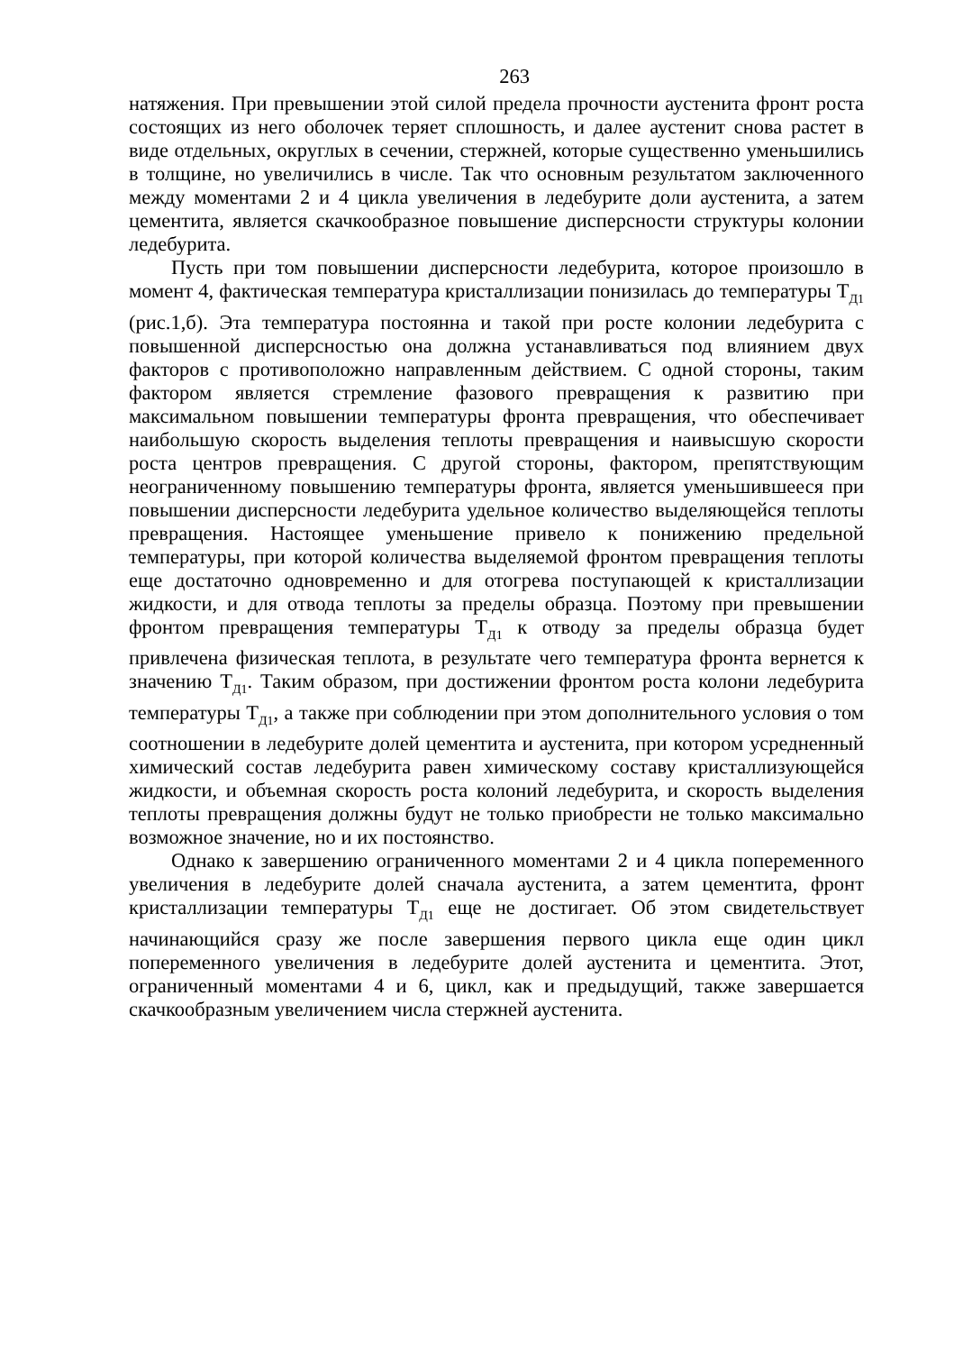263
натяжения. При превышении этой силой предела прочности аустенита фронт роста состоящих из него оболочек теряет сплошность, и далее аустенит снова растет в виде отдельных, округлых в сечении, стержней, которые существенно уменьшились в толщине, но увеличились в числе. Так что основным результатом заключенного между моментами 2 и 4 цикла увеличения в ледебурите доли аустенита, а затем цементита, является скачкообразное повышение дисперсности структуры колонии ледебурита.
Пусть при том повышении дисперсности ледебурита, которое произошло в момент 4, фактическая температура кристаллизации понизилась до температуры Т<sub>Д1</sub> (рис.1,б). Эта температура постоянна и такой при росте колонии ледебурита с повышенной дисперсностью она должна устанавливаться под влиянием двух факторов с противоположно направленным действием. С одной стороны, таким фактором является стремление фазового превращения к развитию при максимальном повышении температуры фронта превращения, что обеспечивает наибольшую скорость выделения теплоты превращения и наивысшую скорости роста центров превращения. С другой стороны, фактором, препятствующим неограниченному повышению температуры фронта, является уменьшившееся при повышении дисперсности ледебурита удельное количество выделяющейся теплоты превращения. Настоящее уменьшение привело к понижению предельной температуры, при которой количества выделяемой фронтом превращения теплоты еще достаточно одновременно и для отогрева поступающей к кристаллизации жидкости, и для отвода теплоты за пределы образца. Поэтому при превышении фронтом превращения температуры Т<sub>Д1</sub> к отводу за пределы образца будет привлечена физическая теплота, в результате чего температура фронта вернется к значению Т<sub>Д1</sub>. Таким образом, при достижении фронтом роста колони ледебурита температуры Т<sub>Д1</sub>, а также при соблюдении при этом дополнительного условия о том соотношении в ледебурите долей цементита и аустенита, при котором усредненный химический состав ледебурита равен химическому составу кристаллизующейся жидкости, и объемная скорость роста колоний ледебурита, и скорость выделения теплоты превращения должны будут не только приобрести не только максимально возможное значение, но и их постоянство.
Однако к завершению ограниченного моментами 2 и 4 цикла попеременного увеличения в ледебурите долей сначала аустенита, а затем цементита, фронт кристаллизации температуры Т<sub>Д1</sub> еще не достигает. Об этом свидетельствует начинающийся сразу же после завершения первого цикла еще один цикл попеременного увеличения в ледебурите долей аустенита и цементита. Этот, ограниченный моментами 4 и 6, цикл, как и предыдущий, также завершается скачкообразным увеличением числа стержней аустенита.